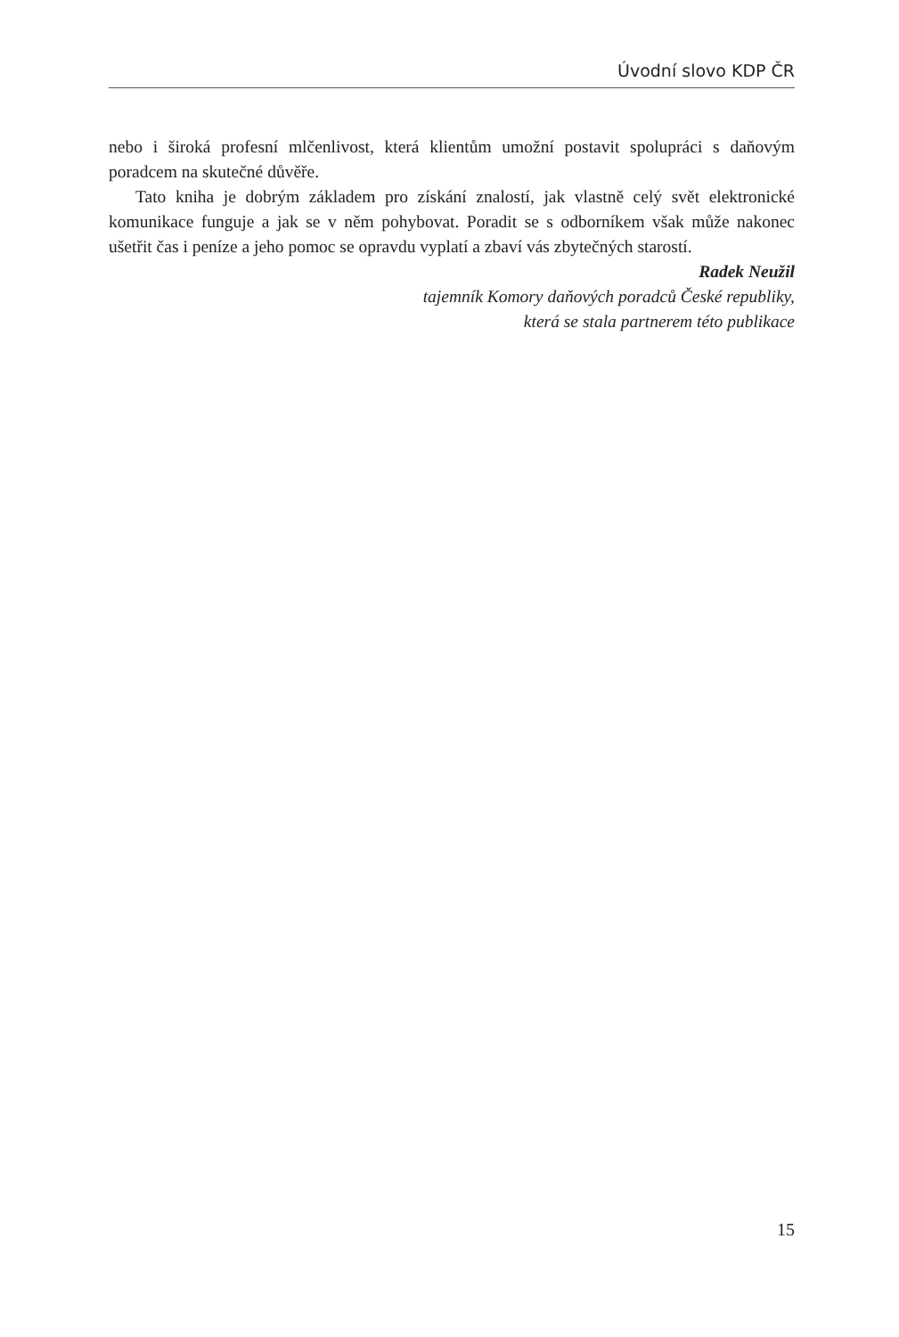Úvodní slovo KDP ČR
nebo i široká profesní mlčenlivost, která klientům umožní postavit spolupráci s daňovým poradcem na skutečné důvěře.
Tato kniha je dobrým základem pro získání znalostí, jak vlastně celý svět elektronické komunikace funguje a jak se v něm pohybovat. Poradit se s odborníkem však může nakonec ušetřit čas i peníze a jeho pomoc se opravdu vyplatí a zbaví vás zbytečných starostí.
Radek Neužil
tajemník Komory daňových poradců České republiky,
která se stala partnerem této publikace
15